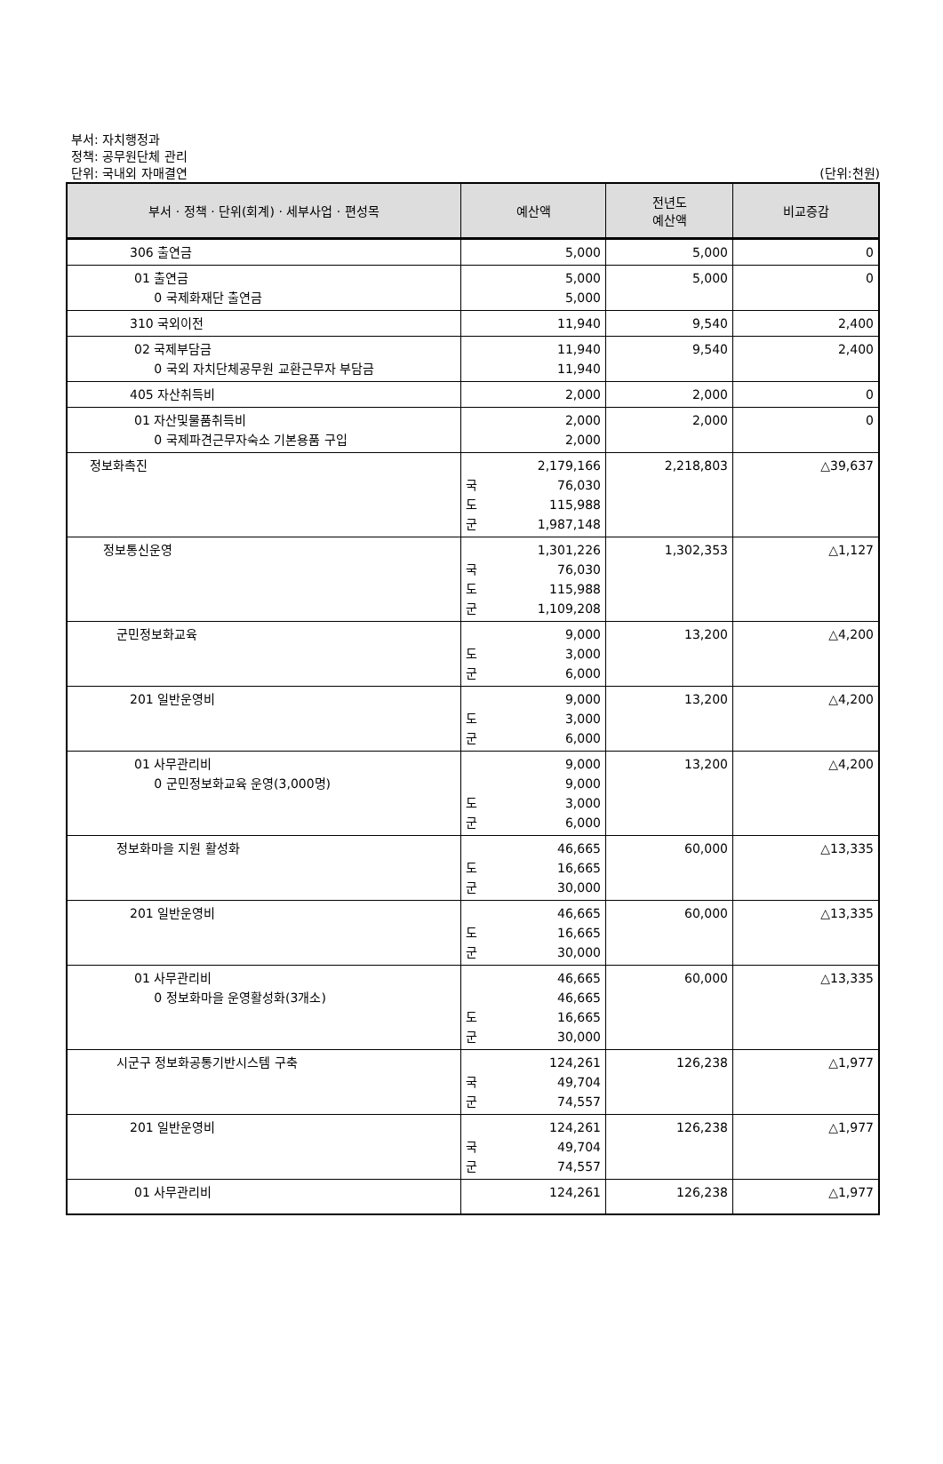부서: 자치행정과
정책: 공무원단체 관리
단위: 국내외 자매결연 (단위:천원)
| 부서 · 정책 · 단위(회계) · 세부사업 · 편성목 | 예산액 | 전년도 예산액 | 비교증감 |
| --- | --- | --- | --- |
| 306 출연금 | 5,000 | 5,000 | 0 |
| 01 출연금 0 국제화재단 출연금 | 5,000 5,000 | 5,000 | 0 |
| 310 국외이전 | 11,940 | 9,540 | 2,400 |
| 02 국제부담금 0 국외 자치단체공무원 교환근무자 부담금 | 11,940 11,940 | 9,540 | 2,400 |
| 405 자산취득비 | 2,000 | 2,000 | 0 |
| 01 자산및물품취득비 0 국제파견근무자숙소 기본용품 구입 | 2,000 2,000 | 2,000 | 0 |
| 정보화촉진 | 2,179,166 국 76,030 도 115,988 군 1,987,148 | 2,218,803 | △39,637 |
| 정보통신운영 | 1,301,226 국 76,030 도 115,988 군 1,109,208 | 1,302,353 | △1,127 |
| 군민정보화교육 | 9,000 도 3,000 군 6,000 | 13,200 | △4,200 |
| 201 일반운영비 | 9,000 도 3,000 군 6,000 | 13,200 | △4,200 |
| 01 사무관리비 0 군민정보화교육 운영(3,000명) | 9,000 9,000 도 3,000 군 6,000 | 13,200 | △4,200 |
| 정보화마을 지원 활성화 | 46,665 도 16,665 군 30,000 | 60,000 | △13,335 |
| 201 일반운영비 | 46,665 도 16,665 군 30,000 | 60,000 | △13,335 |
| 01 사무관리비 0 정보화마을 운영활성화(3개소) | 46,665 46,665 도 16,665 군 30,000 | 60,000 | △13,335 |
| 시군구 정보화공통기반시스템 구축 | 124,261 국 49,704 군 74,557 | 126,238 | △1,977 |
| 201 일반운영비 | 124,261 국 49,704 군 74,557 | 126,238 | △1,977 |
| 01 사무관리비 | 124,261 | 126,238 | △1,977 |